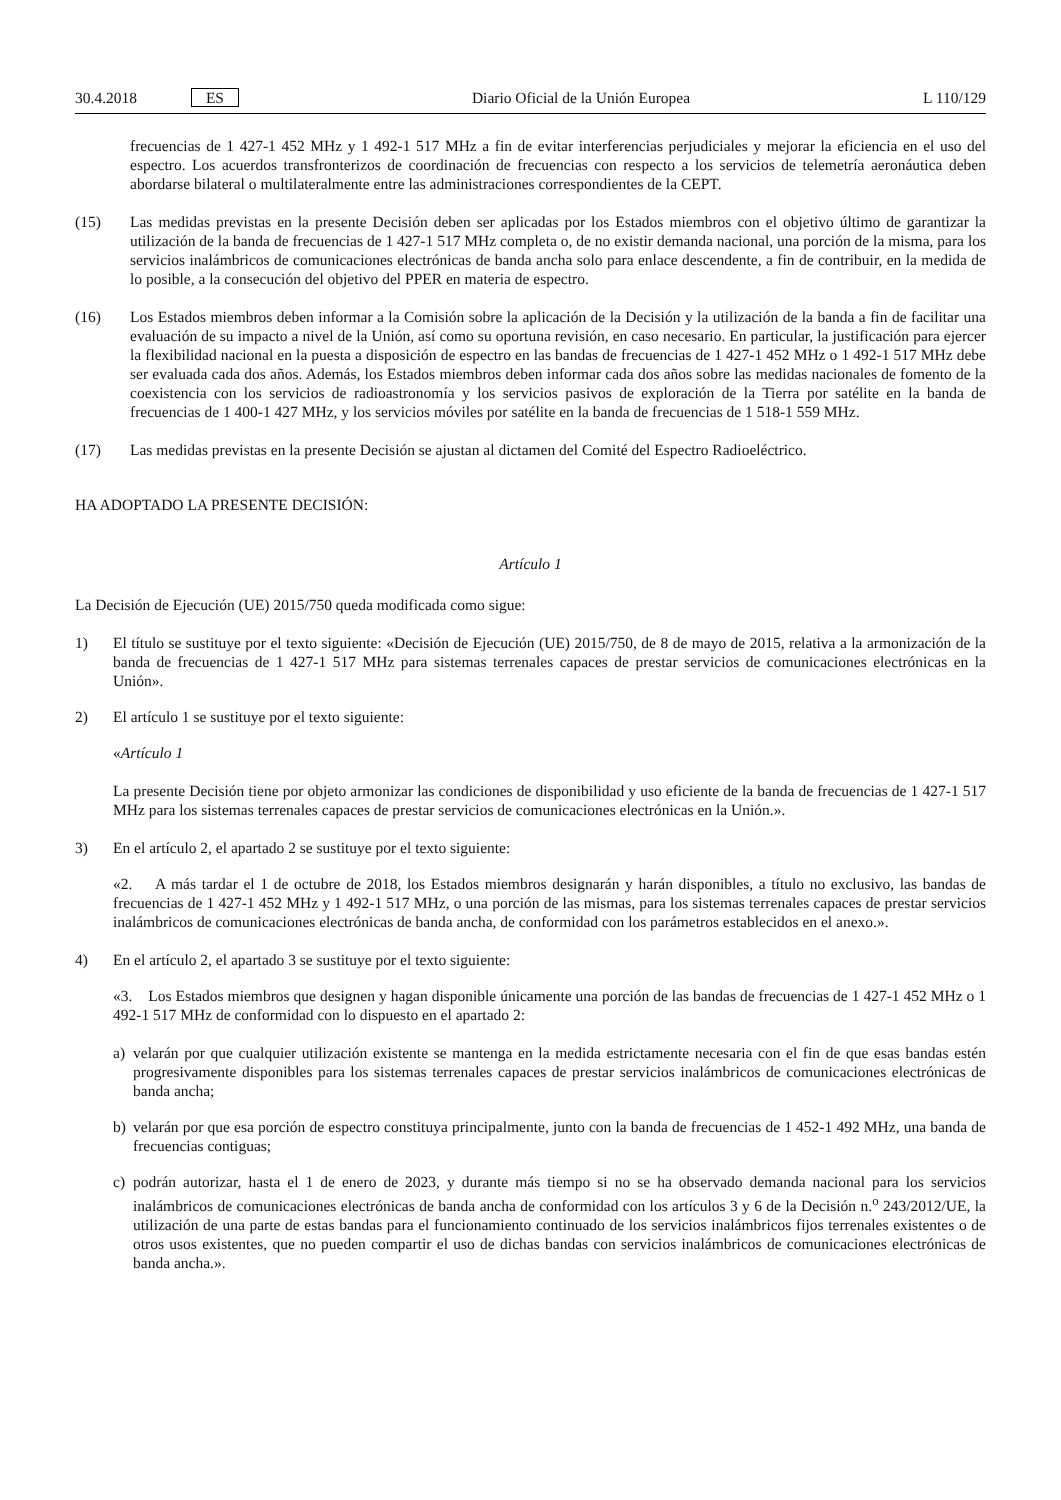30.4.2018 ES Diario Oficial de la Unión Europea L 110/129
frecuencias de 1 427-1 452 MHz y 1 492-1 517 MHz a fin de evitar interferencias perjudiciales y mejorar la eficiencia en el uso del espectro. Los acuerdos transfronterizos de coordinación de frecuencias con respecto a los servicios de telemetría aeronáutica deben abordarse bilateral o multilateralmente entre las administraciones correspondientes de la CEPT.
(15) Las medidas previstas en la presente Decisión deben ser aplicadas por los Estados miembros con el objetivo último de garantizar la utilización de la banda de frecuencias de 1 427-1 517 MHz completa o, de no existir demanda nacional, una porción de la misma, para los servicios inalámbricos de comunicaciones electrónicas de banda ancha solo para enlace descendente, a fin de contribuir, en la medida de lo posible, a la consecución del objetivo del PPER en materia de espectro.
(16) Los Estados miembros deben informar a la Comisión sobre la aplicación de la Decisión y la utilización de la banda a fin de facilitar una evaluación de su impacto a nivel de la Unión, así como su oportuna revisión, en caso necesario. En particular, la justificación para ejercer la flexibilidad nacional en la puesta a disposición de espectro en las bandas de frecuencias de 1 427-1 452 MHz o 1 492-1 517 MHz debe ser evaluada cada dos años. Además, los Estados miembros deben informar cada dos años sobre las medidas nacionales de fomento de la coexistencia con los servicios de radioastronomía y los servicios pasivos de exploración de la Tierra por satélite en la banda de frecuencias de 1 400-1 427 MHz, y los servicios móviles por satélite en la banda de frecuencias de 1 518-1 559 MHz.
(17) Las medidas previstas en la presente Decisión se ajustan al dictamen del Comité del Espectro Radioeléctrico.
HA ADOPTADO LA PRESENTE DECISIÓN:
Artículo 1
La Decisión de Ejecución (UE) 2015/750 queda modificada como sigue:
1) El título se sustituye por el texto siguiente: «Decisión de Ejecución (UE) 2015/750, de 8 de mayo de 2015, relativa a la armonización de la banda de frecuencias de 1 427-1 517 MHz para sistemas terrenales capaces de prestar servicios de comunicaciones electrónicas en la Unión».
2) El artículo 1 se sustituye por el texto siguiente:
«Artículo 1
La presente Decisión tiene por objeto armonizar las condiciones de disponibilidad y uso eficiente de la banda de frecuencias de 1 427-1 517 MHz para los sistemas terrenales capaces de prestar servicios de comunicaciones electrónicas en la Unión.».
3) En el artículo 2, el apartado 2 se sustituye por el texto siguiente:
«2. A más tardar el 1 de octubre de 2018, los Estados miembros designarán y harán disponibles, a título no exclusivo, las bandas de frecuencias de 1 427-1 452 MHz y 1 492-1 517 MHz, o una porción de las mismas, para los sistemas terrenales capaces de prestar servicios inalámbricos de comunicaciones electrónicas de banda ancha, de conformidad con los parámetros establecidos en el anexo.».
4) En el artículo 2, el apartado 3 se sustituye por el texto siguiente:
«3. Los Estados miembros que designen y hagan disponible únicamente una porción de las bandas de frecuencias de 1 427-1 452 MHz o 1 492-1 517 MHz de conformidad con lo dispuesto en el apartado 2:
a) velarán por que cualquier utilización existente se mantenga en la medida estrictamente necesaria con el fin de que esas bandas estén progresivamente disponibles para los sistemas terrenales capaces de prestar servicios inalámbricos de comunicaciones electrónicas de banda ancha;
b) velarán por que esa porción de espectro constituya principalmente, junto con la banda de frecuencias de 1 452-1 492 MHz, una banda de frecuencias contiguas;
c) podrán autorizar, hasta el 1 de enero de 2023, y durante más tiempo si no se ha observado demanda nacional para los servicios inalámbricos de comunicaciones electrónicas de banda ancha de conformidad con los artículos 3 y 6 de la Decisión n.<sup>o</sup> 243/2012/UE, la utilización de una parte de estas bandas para el funcionamiento continuado de los servicios inalámbricos fijos terrenales existentes o de otros usos existentes, que no pueden compartir el uso de dichas bandas con servicios inalámbricos de comunicaciones electrónicas de banda ancha.».